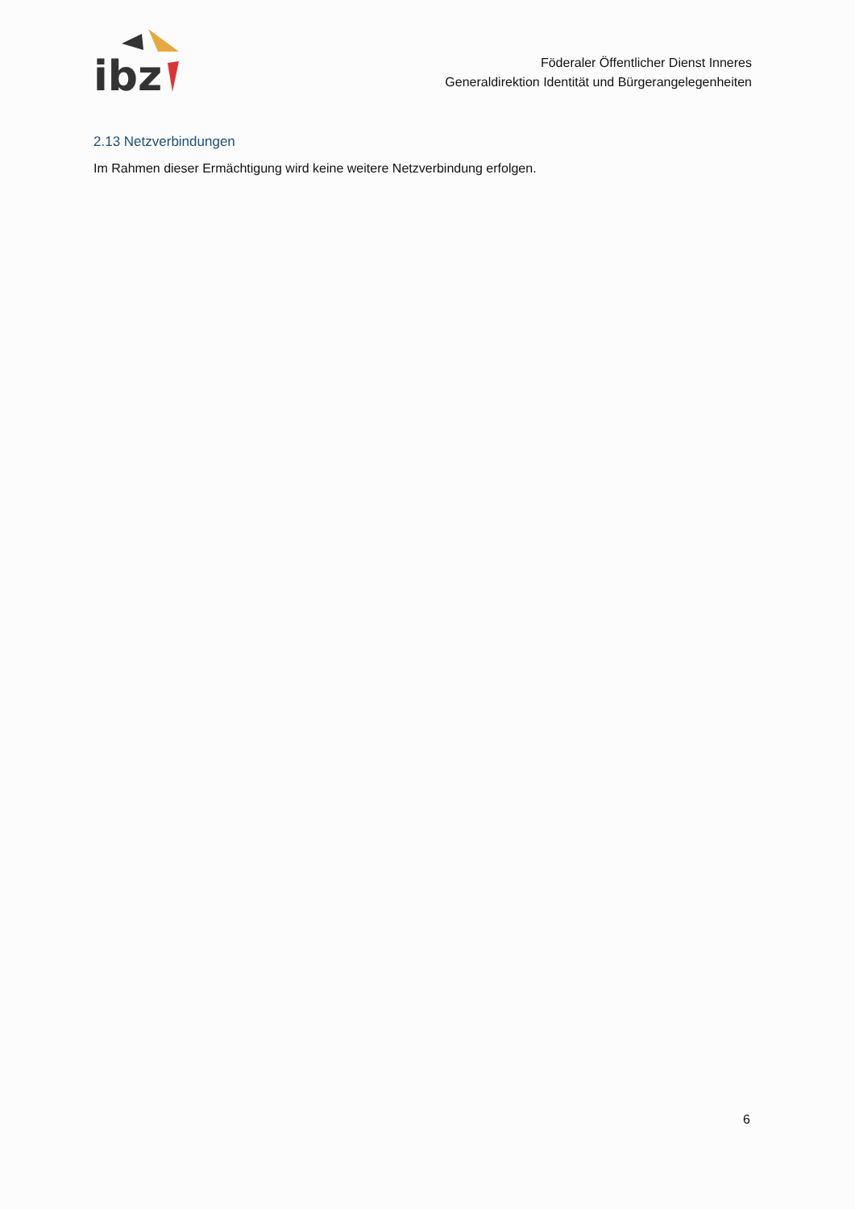ibz
Föderaler Öffentlicher Dienst Inneres
Generaldirektion Identität und Bürgerangelegenheiten
2.13 Netzverbindungen
Im Rahmen dieser Ermächtigung wird keine weitere Netzverbindung erfolgen.
6